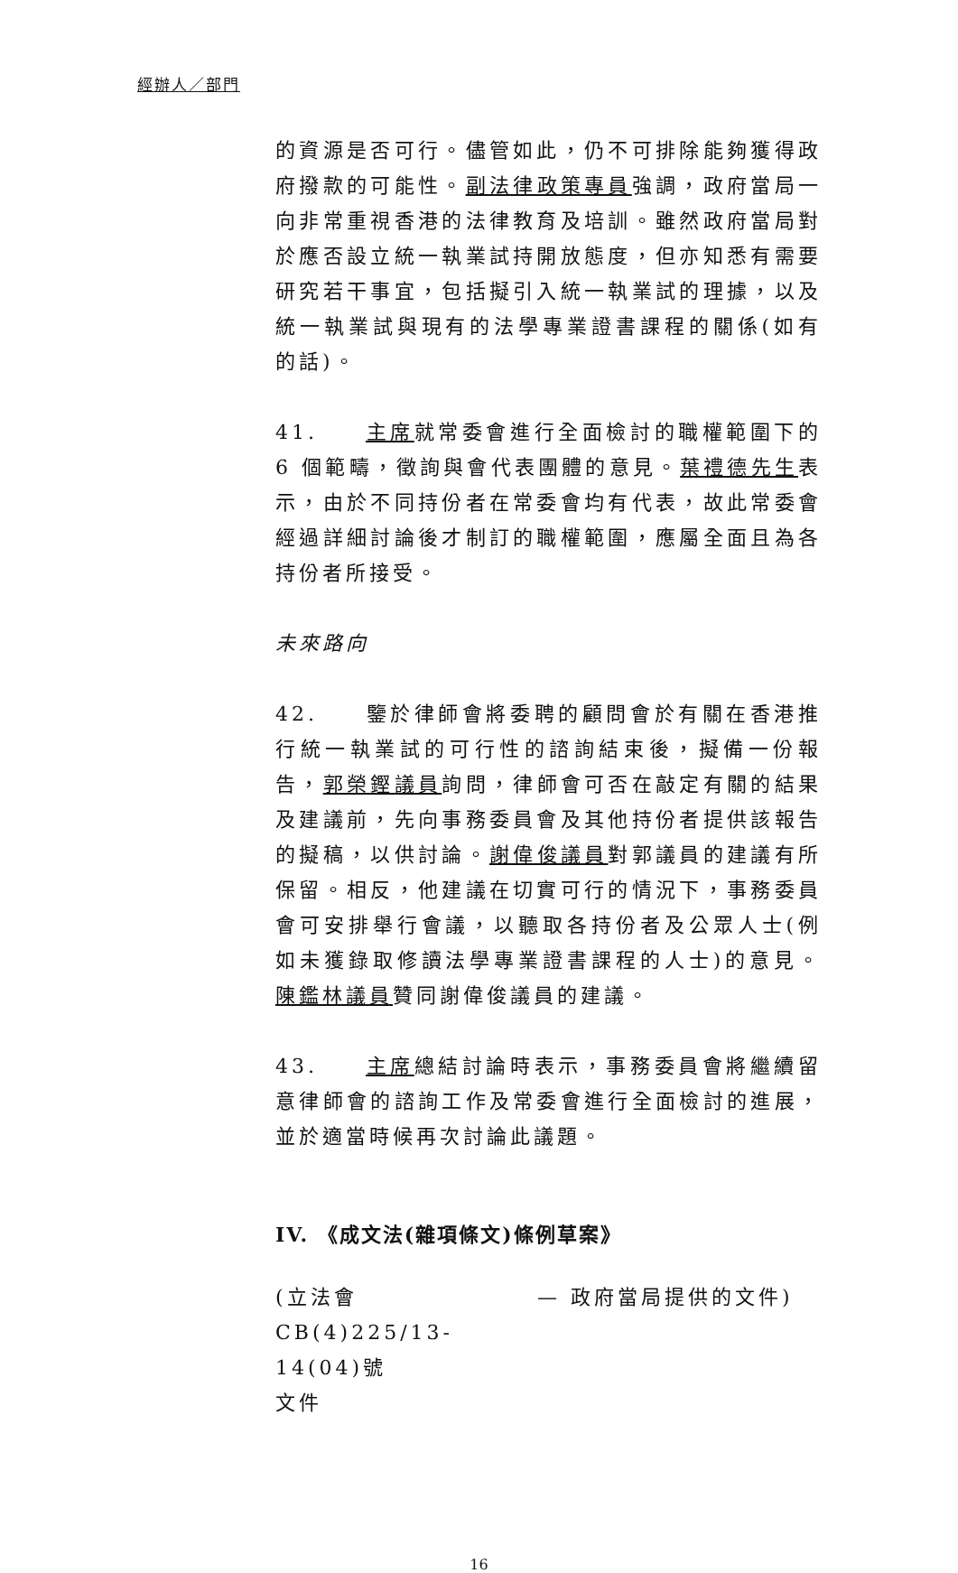經辦人／部門
的資源是否可行。儘管如此，仍不可排除能夠獲得政府撥款的可能性。副法律政策專員強調，政府當局一向非常重視香港的法律教育及培訓。雖然政府當局對於應否設立統一執業試持開放態度，但亦知悉有需要研究若干事宜，包括擬引入統一執業試的理據，以及統一執業試與現有的法學專業證書課程的關係(如有的話)。
41. 主席就常委會進行全面檢討的職權範圍下的 6 個範疇，徵詢與會代表團體的意見。葉禮德先生表示，由於不同持份者在常委會均有代表，故此常委會經過詳細討論後才制訂的職權範圍，應屬全面且為各持份者所接受。
未來路向
42. 鑒於律師會將委聘的顧問會於有關在香港推行統一執業試的可行性的諮詢結束後，擬備一份報告，郭榮鏗議員詢問，律師會可否在敲定有關的結果及建議前，先向事務委員會及其他持份者提供該報告的擬稿，以供討論。謝偉俊議員對郭議員的建議有所保留。相反，他建議在切實可行的情況下，事務委員會可安排舉行會議，以聽取各持份者及公眾人士(例如未獲錄取修讀法學專業證書課程的人士)的意見。陳鑑林議員贊同謝偉俊議員的建議。
43. 主席總結討論時表示，事務委員會將繼續留意律師會的諮詢工作及常委會進行全面檢討的進展，並於適當時候再次討論此議題。
IV. 《成文法(雜項條文)條例草案》
(立法會
CB(4)225/13-14(04)號
文件
— 政府當局提供的文件)
16